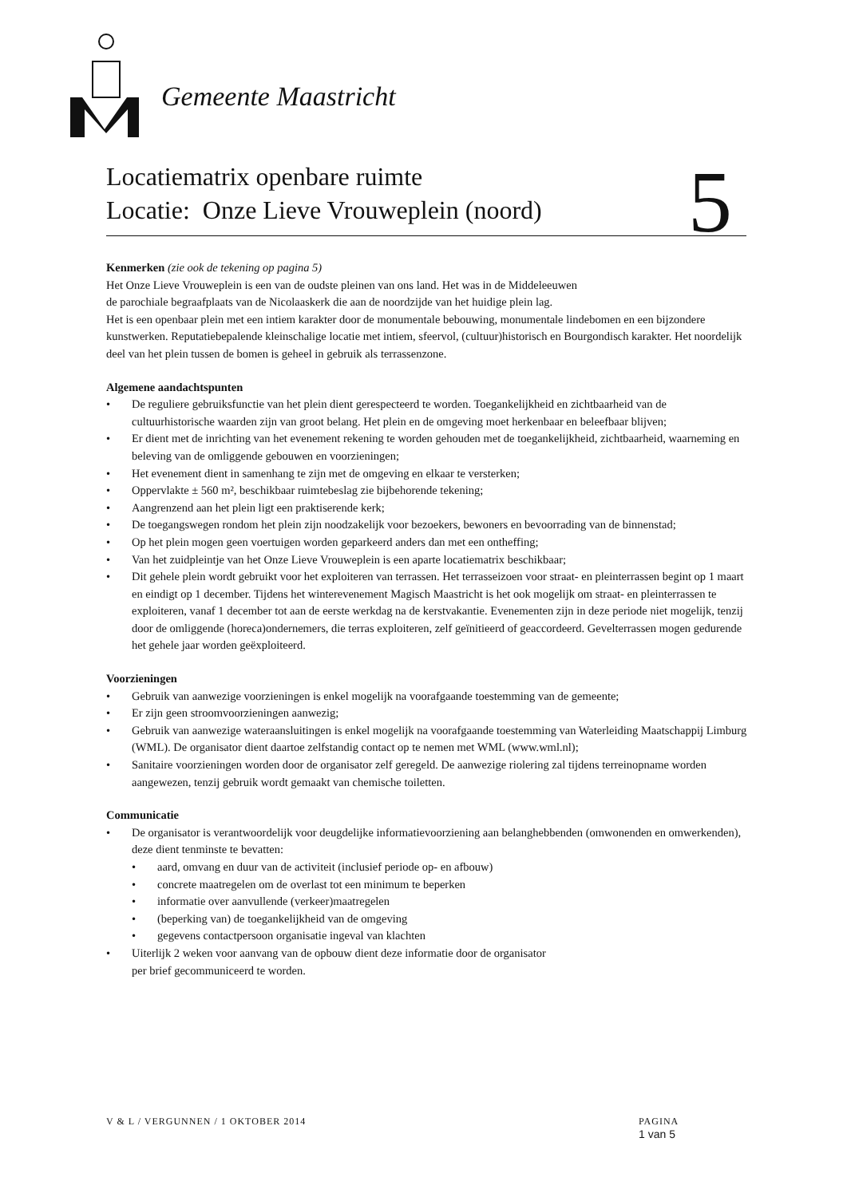Gemeente Maastricht
Locatiematrix openbare ruimte
Locatie: Onze Lieve Vrouweplein (noord)
5
Kenmerken (zie ook de tekening op pagina 5)
Het Onze Lieve Vrouweplein is een van de oudste pleinen van ons land. Het was in de Middeleeuwen
de parochiale begraafplaats van de Nicolaaskerk die aan de noordzijde van het huidige plein lag.
Het is een openbaar plein met een intiem karakter door de monumentale bebouwing, monumentale lindebomen en een bijzondere kunstwerken. Reputatiebepalende kleinschalige locatie met intiem, sfeervol, (cultuur)historisch en Bourgondisch karakter. Het noordelijk deel van het plein tussen de bomen is geheel in gebruik als terrassenzone.
Algemene aandachtspunten
• De reguliere gebruiksfunctie van het plein dient gerespecteerd te worden. Toegankelijkheid en zichtbaarheid van de cultuurhistorische waarden zijn van groot belang. Het plein en de omgeving moet herkenbaar en beleefbaar blijven;
• Er dient met de inrichting van het evenement rekening te worden gehouden met de toegankelijkheid, zichtbaarheid, waarneming en beleving van de omliggende gebouwen en voorzieningen;
• Het evenement dient in samenhang te zijn met de omgeving en elkaar te versterken;
• Oppervlakte ± 560 m², beschikbaar ruimtebeslag zie bijbehorende tekening;
• Aangrenzend aan het plein ligt een praktiserende kerk;
• De toegangswegen rondom het plein zijn noodzakelijk voor bezoekers, bewoners en bevoorrading van de binnenstad;
• Op het plein mogen geen voertuigen worden geparkeerd anders dan met een ontheffing;
• Van het zuidpleintje van het Onze Lieve Vrouweplein is een aparte locatiematrix beschikbaar;
• Dit gehele plein wordt gebruikt voor het exploiteren van terrassen. Het terrasseizoen voor straat- en pleinterrassen begint op 1 maart en eindigt op 1 december. Tijdens het winterevenement Magisch Maastricht is het ook mogelijk om straat- en pleinterrassen te exploiteren, vanaf 1 december tot aan de eerste werkdag na de kerstvakantie. Evenementen zijn in deze periode niet mogelijk, tenzij door de omliggende (horeca)ondernemers, die terras exploiteren, zelf geïnitieerd of geaccordeerd. Gevelterrassen mogen gedurende het gehele jaar worden geëxploiteerd.
Voorzieningen
• Gebruik van aanwezige voorzieningen is enkel mogelijk na voorafgaande toestemming van de gemeente;
• Er zijn geen stroomvoorzieningen aanwezig;
• Gebruik van aanwezige wateraansluitingen is enkel mogelijk na voorafgaande toestemming van Waterleiding Maatschappij Limburg (WML). De organisator dient daartoe zelfstandig contact op te nemen met WML (www.wml.nl);
• Sanitaire voorzieningen worden door de organisator zelf geregeld. De aanwezige riolering zal tijdens terreinopname worden aangewezen, tenzij gebruik wordt gemaakt van chemische toiletten.
Communicatie
• De organisator is verantwoordelijk voor deugdelijke informatievoorziening aan belanghebbenden (omwonenden en omwerkenden), deze dient tenminste te bevatten:
• aard, omvang en duur van de activiteit (inclusief periode op- en afbouw)
• concrete maatregelen om de overlast tot een minimum te beperken
• informatie over aanvullende (verkeer)maatregelen
• (beperking van) de toegankelijkheid van de omgeving
• gegevens contactpersoon organisatie ingeval van klachten
• Uiterlijk 2 weken voor aanvang van de opbouw dient deze informatie door de organisator
per brief gecommuniceerd te worden.
V & L / VERGUNNEN / 1 OKTOBER 2014
PAGINA
1 van 5